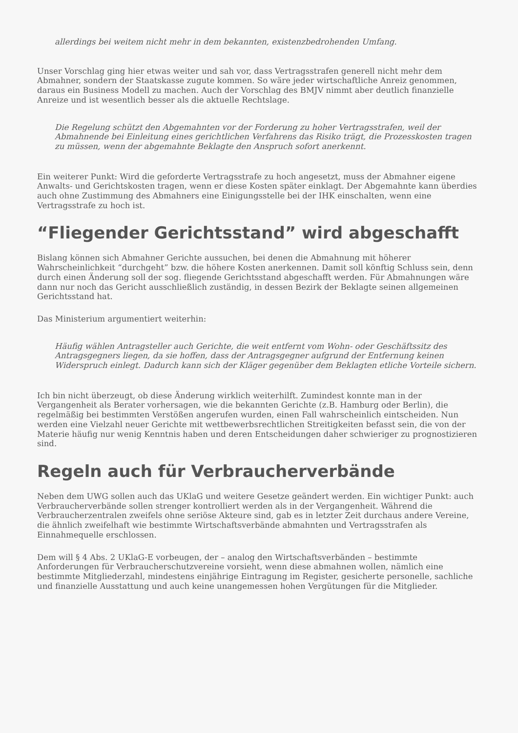allerdings bei weitem nicht mehr in dem bekannten, existenzbedrohenden Umfang.
Unser Vorschlag ging hier etwas weiter und sah vor, dass Vertragsstrafen generell nicht mehr dem Abmahner, sondern der Staatskasse zugute kommen. So wäre jeder wirtschaftliche Anreiz genommen, daraus ein Business Modell zu machen. Auch der Vorschlag des BMJV nimmt aber deutlich finanzielle Anreize und ist wesentlich besser als die aktuelle Rechtslage.
Die Regelung schützt den Abgemahnten vor der Forderung zu hoher Vertragsstrafen, weil der Abmahnende bei Einleitung eines gerichtlichen Verfahrens das Risiko trägt, die Prozesskosten tragen zu müssen, wenn der abgemahnte Beklagte den Anspruch sofort anerkennt.
Ein weiterer Punkt: Wird die geforderte Vertragsstrafe zu hoch angesetzt, muss der Abmahner eigene Anwalts- und Gerichtskosten tragen, wenn er diese Kosten später einklagt. Der Abgemahnte kann überdies auch ohne Zustimmung des Abmahners eine Einigungsstelle bei der IHK einschalten, wenn eine Vertragsstrafe zu hoch ist.
“Fliegender Gerichtsstand” wird abgeschafft
Bislang können sich Abmahner Gerichte aussuchen, bei denen die Abmahnung mit höherer Wahrscheinlichkeit “durchgeht” bzw. die höhere Kosten anerkennen. Damit soll könftig Schluss sein, denn durch einen Änderung soll der sog. fliegende Gerichtsstand abgeschafft werden. Für Abmahnungen wäre dann nur noch das Gericht ausschließlich zuständig, in dessen Bezirk der Beklagte seinen allgemeinen Gerichtsstand hat.
Das Ministerium argumentiert weiterhin:
Häufig wählen Antragsteller auch Gerichte, die weit entfernt vom Wohn- oder Geschäftssitz des Antragsgegners liegen, da sie hoffen, dass der Antragsgegner aufgrund der Entfernung keinen Widerspruch einlegt. Dadurch kann sich der Kläger gegenüber dem Beklagten etliche Vorteile sichern.
Ich bin nicht überzeugt, ob diese Änderung wirklich weiterhilft. Zumindest konnte man in der Vergangenheit als Berater vorhersagen, wie die bekannten Gerichte (z.B. Hamburg oder Berlin), die regelmäßig bei bestimmten Verstößen angerufen wurden, einen Fall wahrscheinlich eintscheiden. Nun werden eine Vielzahl neuer Gerichte mit wettbewerbsrechtlichen Streitigkeiten befasst sein, die von der Materie häufig nur wenig Kenntnis haben und deren Entscheidungen daher schwieriger zu prognostizieren sind.
Regeln auch für Verbraucherverbände
Neben dem UWG sollen auch das UKlaG und weitere Gesetze geändert werden. Ein wichtiger Punkt: auch Verbraucherverbände sollen strenger kontrolliert werden als in der Vergangenheit. Während die Verbraucherzentralen zweifels ohne seriöse Akteure sind, gab es in letzter Zeit durchaus andere Vereine, die ähnlich zweifelhaft wie bestimmte Wirtschaftsverbände abmahnten und Vertragsstrafen als Einnahmequelle erschlossen.
Dem will § 4 Abs. 2 UKlaG-E vorbeugen, der – analog den Wirtschaftsverbänden – bestimmte Anforderungen für Verbraucherschutzvereine vorsieht, wenn diese abmahnen wollen, nämlich eine bestimmte Mitgliederzahl, mindestens einjährige Eintragung im Register, gesicherte personelle, sachliche und finanzielle Ausstattung und auch keine unangemessen hohen Vergütungen für die Mitglieder.